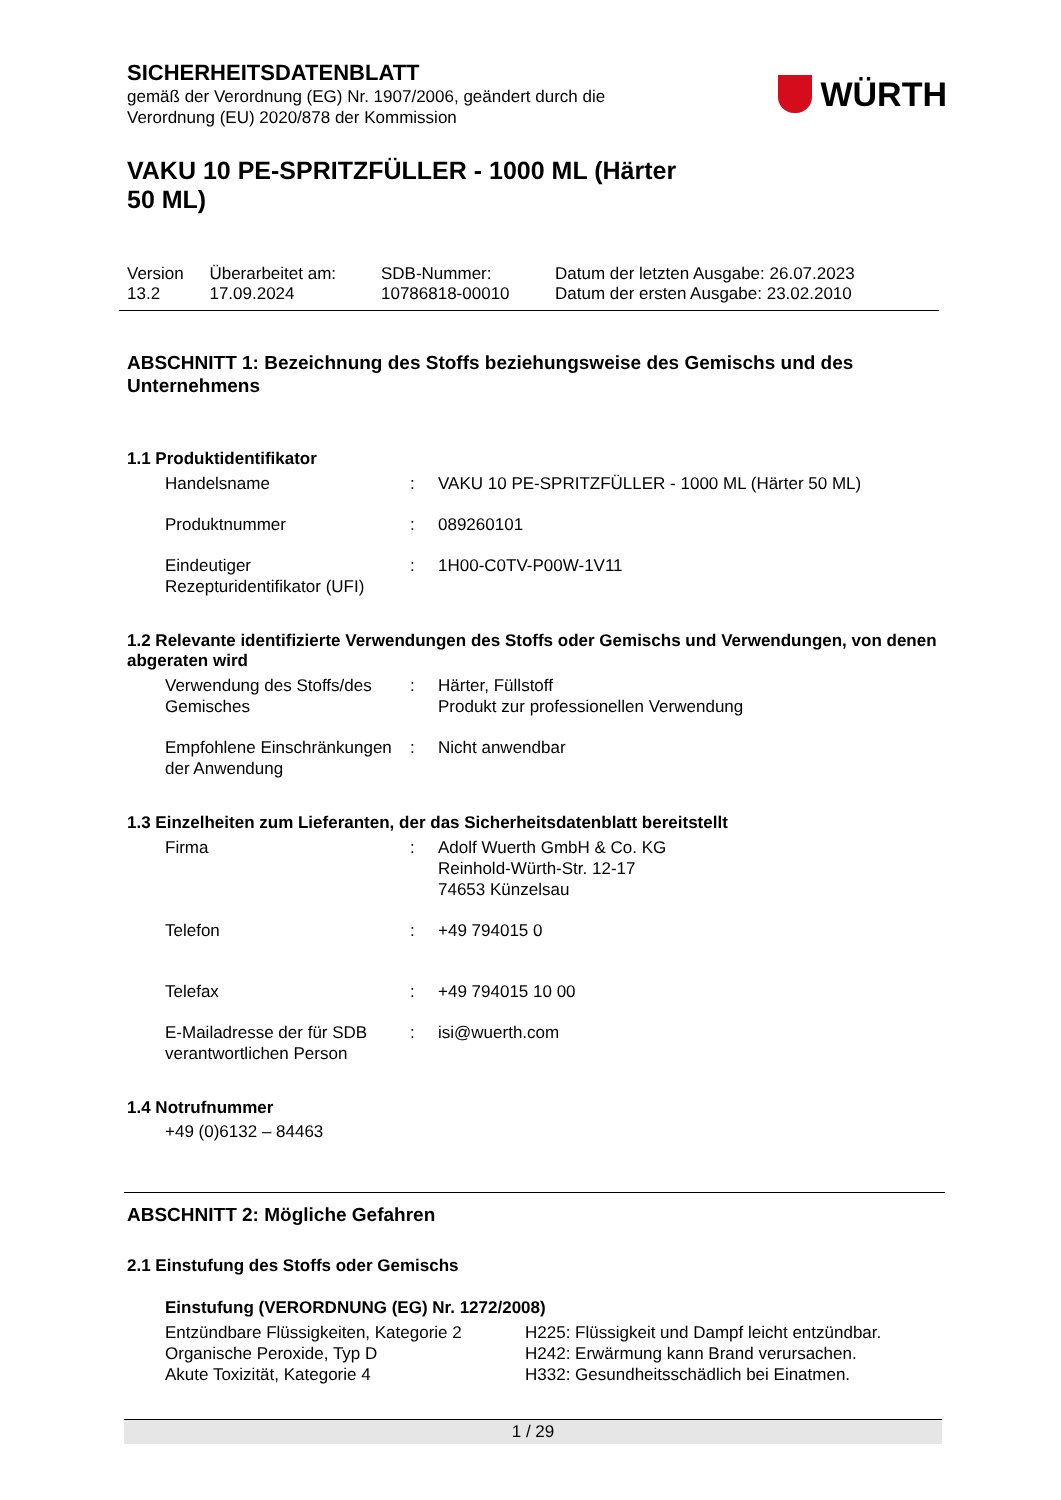SICHERHEITSDATENBLATT
gemäß der Verordnung (EG) Nr. 1907/2006, geändert durch die
Verordnung (EU) 2020/878 der Kommission
WÜRTH
VAKU 10 PE-SPRITZFÜLLER - 1000 ML (Härter
50 ML)
| Version 13.2 | Überarbeitet am: 17.09.2024 | SDB-Nummer: 10786818-00010 | Datum der letzten Ausgabe: 26.07.2023 Datum der ersten Ausgabe: 23.02.2010 |
ABSCHNITT 1: Bezeichnung des Stoffs beziehungsweise des Gemischs und des Unternehmens
1.1 Produktidentifikator
| Handelsname | : | VAKU 10 PE-SPRITZFÜLLER - 1000 ML (Härter 50 ML) |
| Produktnummer | : | 089260101 |
| Eindeutiger Rezepturidentifikator (UFI) | : | 1H00-C0TV-P00W-1V11 |
1.2 Relevante identifizierte Verwendungen des Stoffs oder Gemischs und Verwendungen, von denen abgeraten wird
| Verwendung des Stoffs/des Gemisches | : | Härter, Füllstoff Produkt zur professionellen Verwendung |
| Empfohlene Einschränkungen der Anwendung | : | Nicht anwendbar |
1.3 Einzelheiten zum Lieferanten, der das Sicherheitsdatenblatt bereitstellt
| Firma | : | Adolf Wuerth GmbH & Co. KG Reinhold-Würth-Str. 12-17 74653 Künzelsau |
| Telefon | : | +49 794015 0 |
| Telefax | : | +49 794015 10 00 |
| E-Mailadresse der für SDB verantwortlichen Person | : | isi@wuerth.com |
1.4 Notrufnummer
+49 (0)6132 – 84463
ABSCHNITT 2: Mögliche Gefahren
2.1 Einstufung des Stoffs oder Gemischs
Einstufung (VERORDNUNG (EG) Nr. 1272/2008)
| Entzündbare Flüssigkeiten, Kategorie 2 Organische Peroxide, Typ D Akute Toxizität, Kategorie 4 | H225: Flüssigkeit und Dampf leicht entzündbar. H242: Erwärmung kann Brand verursachen. H332: Gesundheitsschädlich bei Einatmen. |
1 / 29